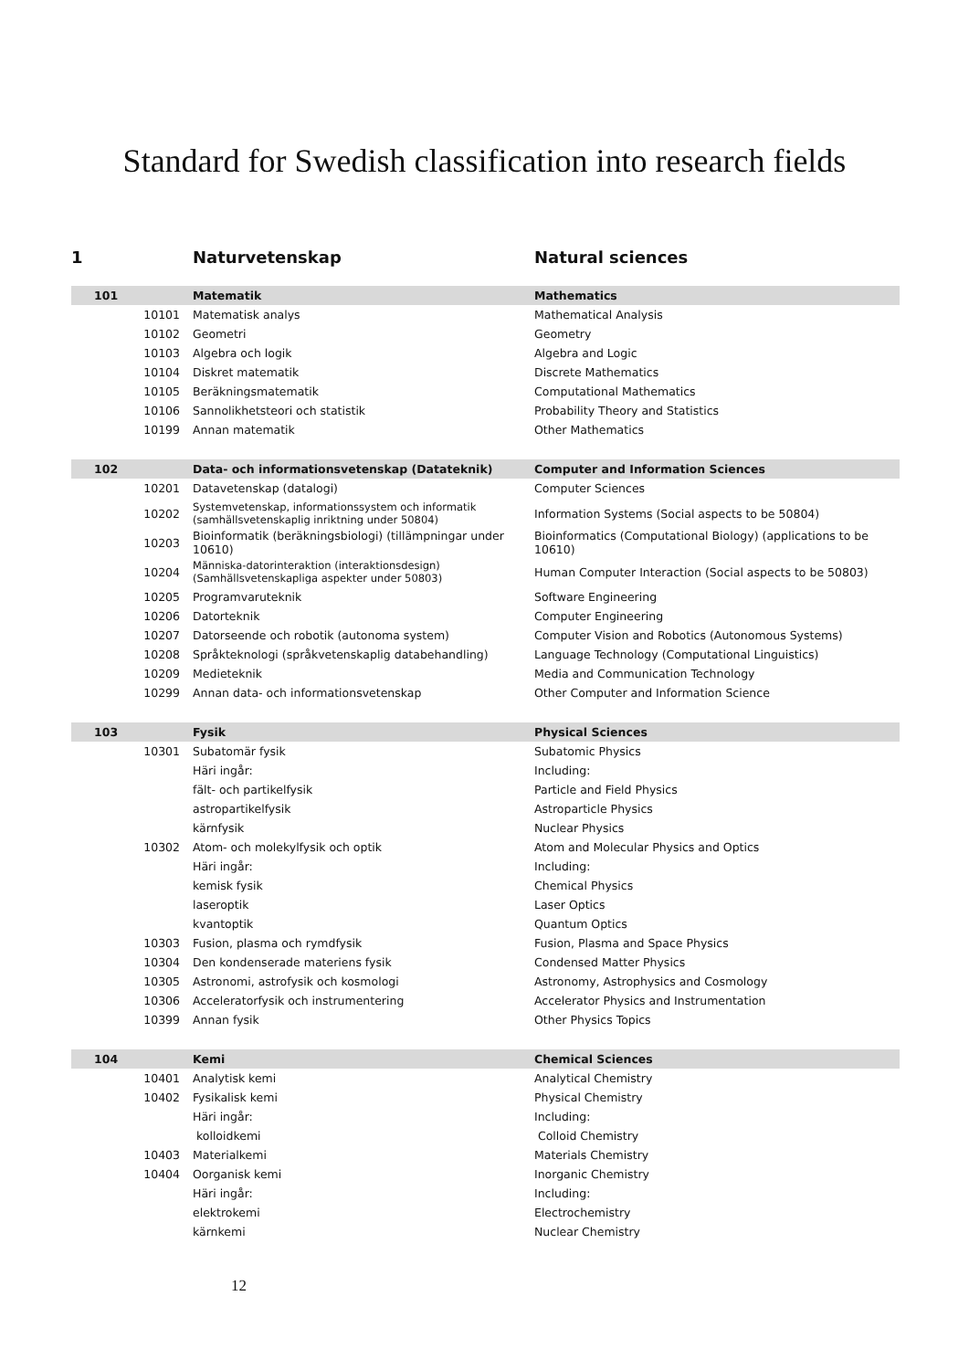Standard for Swedish classification into research fields
| 1 | Naturvetenskap | Natural sciences |
| 101 | Matematik | Mathematics |
| 10101 | Matematisk analys | Mathematical Analysis |
| 10102 | Geometri | Geometry |
| 10103 | Algebra och logik | Algebra and Logic |
| 10104 | Diskret matematik | Discrete Mathematics |
| 10105 | Beräkningsmatematik | Computational Mathematics |
| 10106 | Sannolikhetsteori och statistik | Probability Theory and Statistics |
| 10199 | Annan matematik | Other Mathematics |
| 102 | Data- och informationsvetenskap (Datateknik) | Computer and Information Sciences |
| 10201 | Datavetenskap (datalogi) | Computer Sciences |
| 10202 | Systemvetenskap, informationssystem och informatik (samhällsvetenskaplig inriktning under 50804) | Information Systems (Social aspects to be 50804) |
| 10203 | Bioinformatik (beräkningsbiologi) (tillämpningar under 10610) | Bioinformatics (Computational Biology) (applications to be 10610) |
| 10204 | Människa-datorinteraktion (interaktionsdesign) (Samhällsvetenskapliga aspekter under 50803) | Human Computer Interaction (Social aspects to be 50803) |
| 10205 | Programvaruteknik | Software Engineering |
| 10206 | Datorteknik | Computer Engineering |
| 10207 | Datorseende och robotik (autonoma system) | Computer Vision and Robotics (Autonomous Systems) |
| 10208 | Språkteknologi (språkvetenskaplig databehandling) | Language Technology (Computational Linguistics) |
| 10209 | Medieteknik | Media and Communication Technology |
| 10299 | Annan data- och informationsvetenskap | Other Computer and Information Science |
| 103 | Fysik | Physical Sciences |
| 10301 | Subatomär fysik | Subatomic Physics |
| | Häri ingår: | Including: |
| | fält- och partikelfysik | Particle and Field Physics |
| | astropartikelfysik | Astroparticle Physics |
| | kärnfysik | Nuclear Physics |
| 10302 | Atom- och molekylfysik och optik | Atom and Molecular Physics and Optics |
| | Häri ingår: | Including: |
| | kemisk fysik | Chemical Physics |
| | laseroptik | Laser Optics |
| | kvantoptik | Quantum Optics |
| 10303 | Fusion, plasma och rymdfysik | Fusion, Plasma and Space Physics |
| 10304 | Den kondenserade materiens fysik | Condensed Matter Physics |
| 10305 | Astronomi, astrofysik och kosmologi | Astronomy, Astrophysics and Cosmology |
| 10306 | Acceleratorfysik och instrumentering | Accelerator Physics and Instrumentation |
| 10399 | Annan fysik | Other Physics Topics |
| 104 | Kemi | Chemical Sciences |
| 10401 | Analytisk kemi | Analytical Chemistry |
| 10402 | Fysikalisk kemi | Physical Chemistry |
| | Häri ingår: | Including: |
| | kolloidkemi | Colloid Chemistry |
| 10403 | Materialkemi | Materials Chemistry |
| 10404 | Oorganisk kemi | Inorganic Chemistry |
| | Häri ingår: | Including: |
| | elektrokemi | Electrochemistry |
| | kärnkemi | Nuclear Chemistry |
12